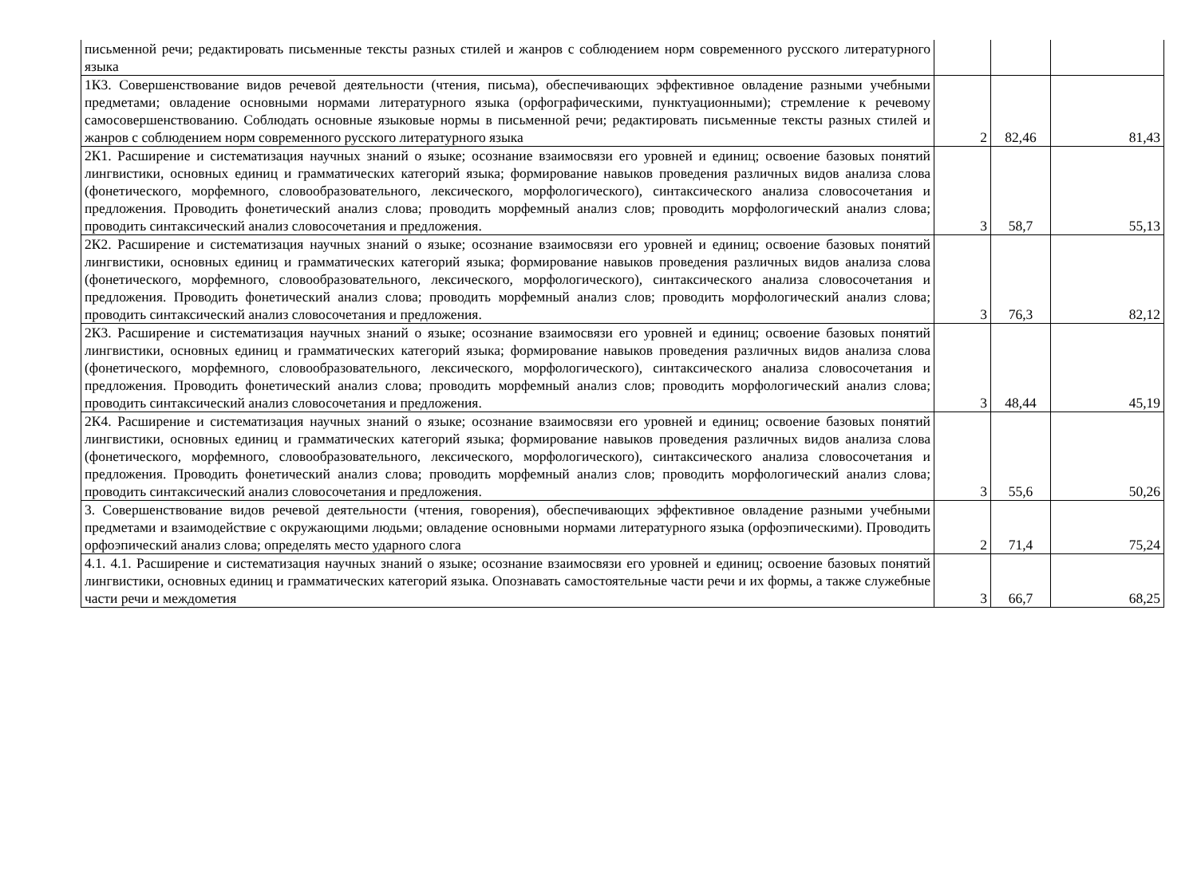| письменной речи; редактировать письменные тексты разных стилей и жанров с соблюдением норм современного русского литературного языка | | | |
| 1К3. Совершенствование видов речевой деятельности (чтения, письма), обеспечивающих эффективное овладение разными учебными предметами; овладение основными нормами литературного языка (орфографическими, пунктуационными); стремление к речевому самосовершенствованию. Соблюдать основные языковые нормы в письменной речи; редактировать письменные тексты разных стилей и жанров с соблюдением норм современного русского литературного языка | 2 | 82,46 | 81,43 |
| 2К1. Расширение и систематизация научных знаний о языке; осознание взаимосвязи его уровней и единиц; освоение базовых понятий лингвистики, основных единиц и грамматических категорий языка; формирование навыков проведения различных видов анализа слова (фонетического, морфемного, словообразовательного, лексического, морфологического), синтаксического анализа словосочетания и предложения. Проводить фонетический анализ слова; проводить морфемный анализ слов; проводить морфологический анализ слова; проводить синтаксический анализ словосочетания и предложения. | 3 | 58,7 | 55,13 |
| 2К2. Расширение и систематизация научных знаний о языке; осознание взаимосвязи его уровней и единиц; освоение базовых понятий лингвистики, основных единиц и грамматических категорий языка; формирование навыков проведения различных видов анализа слова (фонетического, морфемного, словообразовательного, лексического, морфологического), синтаксического анализа словосочетания и предложения. Проводить фонетический анализ слова; проводить морфемный анализ слов; проводить морфологический анализ слова; проводить синтаксический анализ словосочетания и предложения. | 3 | 76,3 | 82,12 |
| 2К3. Расширение и систематизация научных знаний о языке; осознание взаимосвязи его уровней и единиц; освоение базовых понятий лингвистики, основных единиц и грамматических категорий языка; формирование навыков проведения различных видов анализа слова (фонетического, морфемного, словообразовательного, лексического, морфологического), синтаксического анализа словосочетания и предложения. Проводить фонетический анализ слова; проводить морфемный анализ слов; проводить морфологический анализ слова; проводить синтаксический анализ словосочетания и предложения. | 3 | 48,44 | 45,19 |
| 2К4. Расширение и систематизация научных знаний о языке; осознание взаимосвязи его уровней и единиц; освоение базовых понятий лингвистики, основных единиц и грамматических категорий языка; формирование навыков проведения различных видов анализа слова (фонетического, морфемного, словообразовательного, лексического, морфологического), синтаксического анализа словосочетания и предложения. Проводить фонетический анализ слова; проводить морфемный анализ слов; проводить морфологический анализ слова; проводить синтаксический анализ словосочетания и предложения. | 3 | 55,6 | 50,26 |
| 3. Совершенствование видов речевой деятельности (чтения, говорения), обеспечивающих эффективное овладение разными учебными предметами и взаимодействие с окружающими людьми; овладение основными нормами литературного языка (орфоэпическими). Проводить орфоэпический анализ слова; определять место ударного слога | 2 | 71,4 | 75,24 |
| 4.1. 4.1. Расширение и систематизация научных знаний о языке; осознание взаимосвязи его уровней и единиц; освоение базовых понятий лингвистики, основных единиц и грамматических категорий языка. Опознавать самостоятельные части речи и их формы, а также служебные части речи и междометия | 3 | 66,7 | 68,25 |